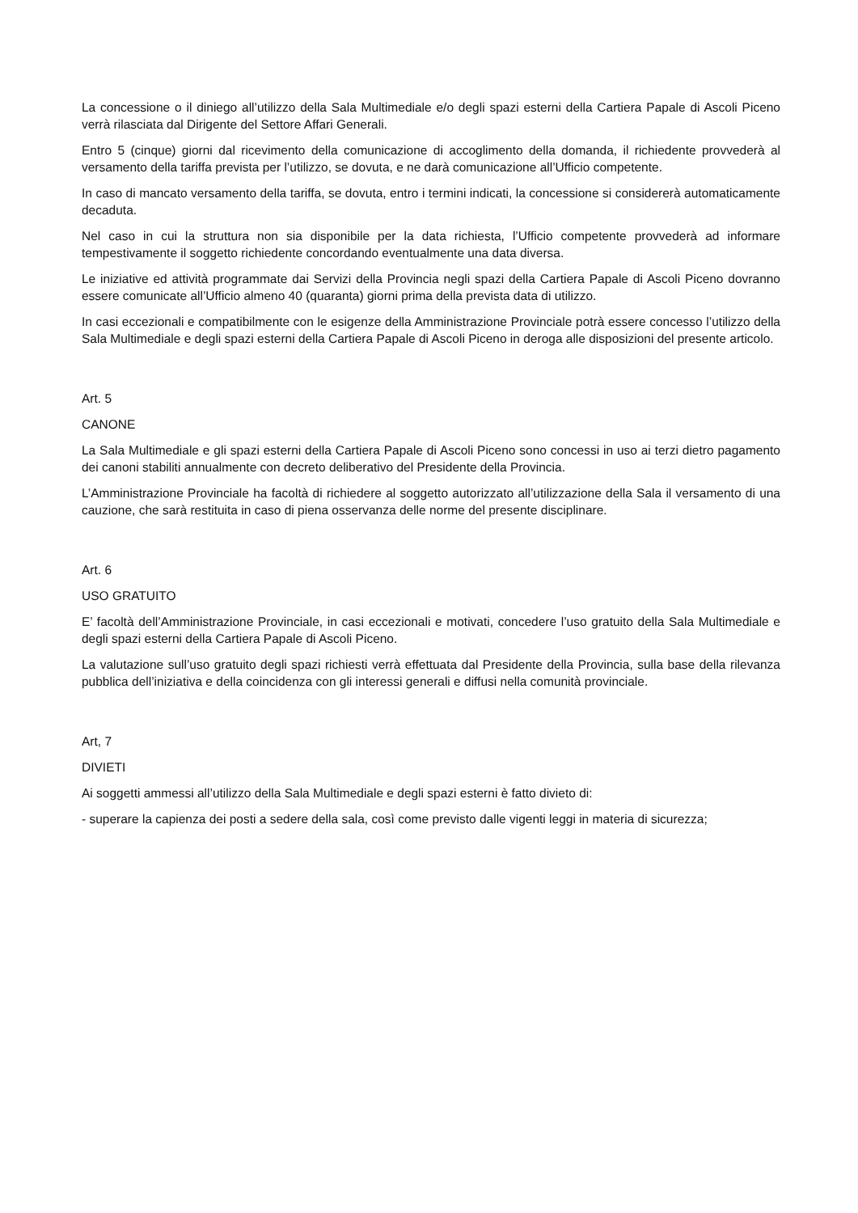La concessione o il diniego all’utilizzo della Sala Multimediale e/o degli spazi esterni della Cartiera Papale di Ascoli Piceno verrà rilasciata dal Dirigente del Settore Affari Generali.
Entro 5 (cinque) giorni dal ricevimento della comunicazione di accoglimento della domanda, il richiedente provvederà al versamento della tariffa prevista per l’utilizzo, se dovuta, e ne darà comunicazione all’Ufficio competente.
In caso di mancato versamento della tariffa, se dovuta, entro i termini indicati, la concessione si considererà automaticamente decaduta.
Nel caso in cui la struttura non sia disponibile per la data richiesta, l’Ufficio competente provvederà ad informare tempestivamente il soggetto richiedente concordando eventualmente una data diversa.
Le iniziative ed attività programmate dai Servizi della Provincia negli spazi della Cartiera Papale di Ascoli Piceno dovranno essere comunicate all’Ufficio almeno 40 (quaranta) giorni prima della prevista data di utilizzo.
In casi eccezionali e compatibilmente con le esigenze della Amministrazione Provinciale potrà essere concesso l’utilizzo della Sala Multimediale e degli spazi esterni della Cartiera Papale di Ascoli Piceno in deroga alle disposizioni del presente articolo.
Art. 5
CANONE
La Sala Multimediale e gli spazi esterni della Cartiera Papale di Ascoli Piceno sono concessi in uso ai terzi dietro pagamento dei canoni stabiliti annualmente con decreto deliberativo del Presidente della Provincia.
L’Amministrazione Provinciale ha facoltà di richiedere al soggetto autorizzato all’utilizzazione della Sala il versamento di una cauzione, che sarà restituita in caso di piena osservanza delle norme del presente disciplinare.
Art. 6
USO GRATUITO
E’ facoltà dell’Amministrazione Provinciale, in casi eccezionali e motivati, concedere l’uso gratuito della Sala Multimediale e degli spazi esterni della Cartiera Papale di Ascoli Piceno.
La valutazione sull’uso gratuito degli spazi richiesti verrà effettuata dal Presidente della Provincia, sulla base della rilevanza pubblica dell’iniziativa e della coincidenza con gli interessi generali e diffusi nella comunità provinciale.
Art, 7
DIVIETI
Ai soggetti ammessi all’utilizzo della Sala Multimediale e degli spazi esterni è fatto divieto di:
- superare la capienza dei posti a sedere della sala, così come previsto dalle vigenti leggi in materia di sicurezza;